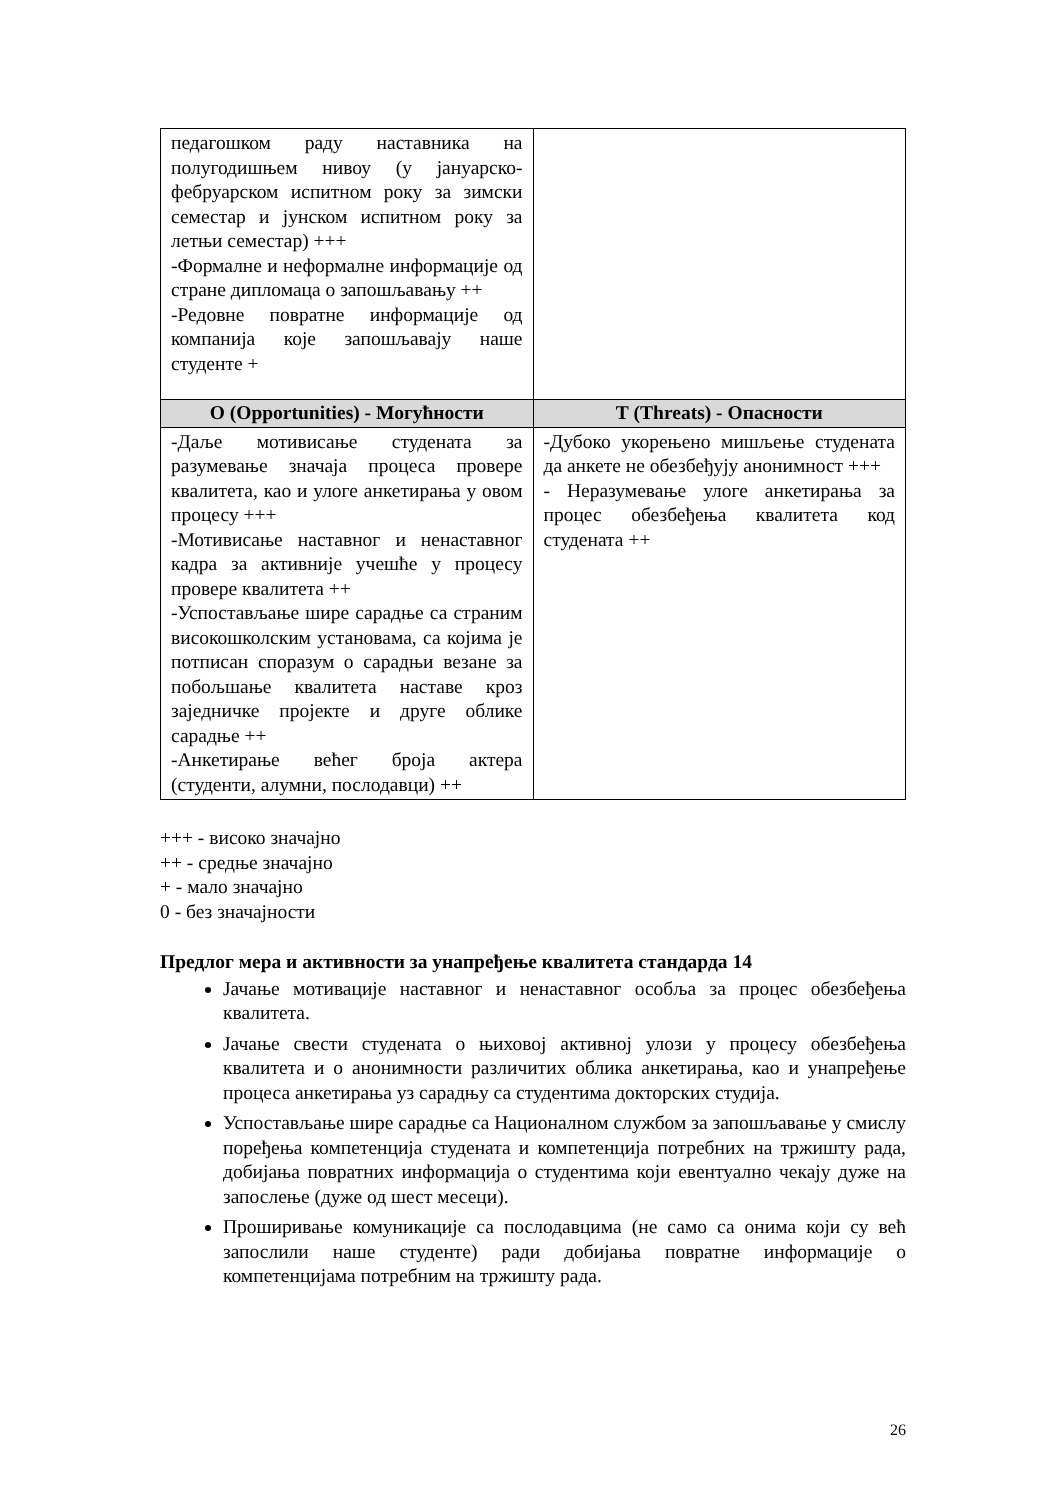| педагошком раду наставника на полугодишњем нивоу (у јануарско-фебруарском испитном року за зимски семестар и јунском испитном року за летњи семестар) +++ -Формалне и неформалне информације од стране дипломаца о запошљавању ++ -Редовне повратне информације од компанија које запошљавају наше студенте + | |
| О (Opportunities) - Могућности | Т (Threats) - Опасности |
| -Даље мотивисање студената за разумевање значаја процеса провере квалитета, као и улоге анкетирања у овом процесу +++ -Мотивисање наставног и ненаставног кадра за активније учешће у процесу провере квалитета ++ -Успостављање шире сарадње са страним високошколским установама, са којима је потписан споразум о сарадњи везане за побољшање квалитета наставе кроз заједничке пројекте и друге облике сарадње ++ -Анкетирање већег броја актера (студенти, алумни, послодавци) ++ | -Дубоко укорењено мишљење студената да анкете не обезбеђују анонимност +++ - Неразумевање улоге анкетирања за процес обезбеђења квалитета код студената ++ |
+++ - високо значајно
++ - средње значајно
+ - мало значајно
0 - без значајности
Предлог мера и активности за унапређење квалитета стандарда 14
Јачање мотивације наставног и ненаставног особља за процес обезбеђења квалитета.
Јачање свести студената о њиховој активној улози у процесу обезбеђења квалитета и о анонимности различитих облика анкетирања, као и унапређење процеса анкетирања уз сарадњу са студентима докторских студија.
Успостављање шире сарадње са Националном службом за запошљавање у смислу поређења компетенција студената и компетенција потребних на тржишту рада, добијања повратних информација о студентима који евентуално чекају дуже на запослење (дуже од шест месеци).
Проширивање комуникације са послодавцима (не само са онима који су већ запослили наше студенте) ради добијања повратне информације о компетенцијама потребним на тржишту рада.
26